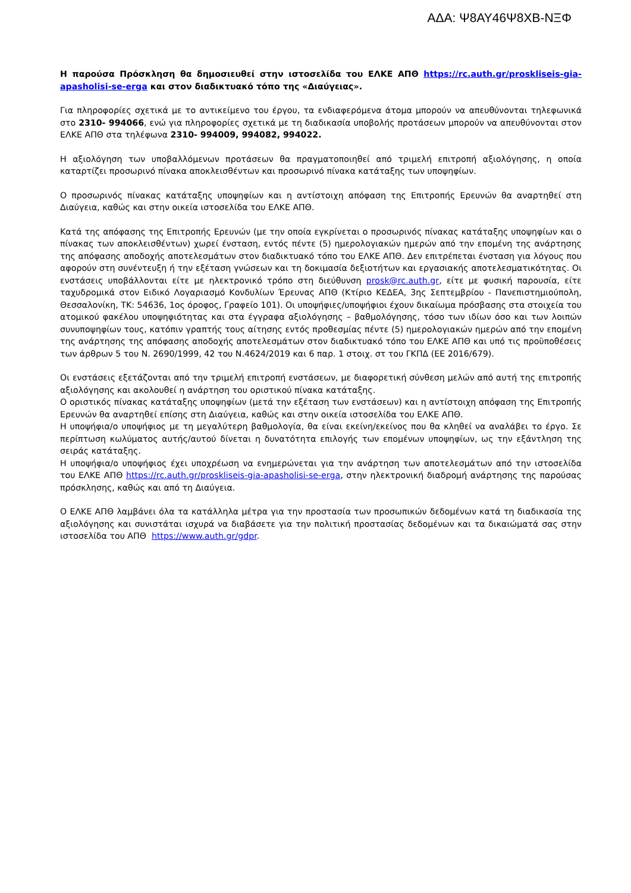ΑΔΑ: Ψ8ΑΥ46Ψ8ΧΒ-ΝΞΦ
Η παρούσα Πρόσκληση θα δημοσιευθεί στην ιστοσελίδα του ΕΛΚΕ ΑΠΘ https://rc.auth.gr/proskliseis-gia-apasholisi-se-erga και στον διαδικτυακό τόπο της «Διαύγειας».
Για πληροφορίες σχετικά με το αντικείμενο του έργου, τα ενδιαφερόμενα άτομα μπορούν να απευθύνονται τηλεφωνικά στο 2310- 994066, ενώ για πληροφορίες σχετικά με τη διαδικασία υποβολής προτάσεων μπορούν να απευθύνονται στον ΕΛΚΕ ΑΠΘ στα τηλέφωνα 2310- 994009, 994082, 994022.
Η αξιολόγηση των υποβαλλόμενων προτάσεων θα πραγματοποιηθεί από τριμελή επιτροπή αξιολόγησης, η οποία καταρτίζει προσωρινό πίνακα αποκλεισθέντων και προσωρινό πίνακα κατάταξης των υποψηφίων.
Ο προσωρινός πίνακας κατάταξης υποψηφίων και η αντίστοιχη απόφαση της Επιτροπής Ερευνών θα αναρτηθεί στη Διαύγεια, καθώς και στην οικεία ιστοσελίδα του ΕΛΚΕ ΑΠΘ.
Κατά της απόφασης της Επιτροπής Ερευνών (με την οποία εγκρίνεται ο προσωρινός πίνακας κατάταξης υποψηφίων και ο πίνακας των αποκλεισθέντων) χωρεί ένσταση, εντός πέντε (5) ημερολογιακών ημερών από την επομένη της ανάρτησης της απόφασης αποδοχής αποτελεσμάτων στον διαδικτυακό τόπο του ΕΛΚΕ ΑΠΘ. Δεν επιτρέπεται ένσταση για λόγους που αφορούν στη συνέντευξη ή την εξέταση γνώσεων και τη δοκιμασία δεξιοτήτων και εργασιακής αποτελεσματικότητας. Οι ενστάσεις υποβάλλονται είτε με ηλεκτρονικό τρόπο στη διεύθυνση prosk@rc.auth.gr, είτε με φυσική παρουσία, είτε ταχυδρομικά στον Ειδικό Λογαριασμό Κονδυλίων Έρευνας ΑΠΘ (Κτίριο ΚΕΔΕΑ, 3ης Σεπτεμβρίου - Πανεπιστημιούπολη, Θεσσαλονίκη, ΤΚ: 54636, 1ος όροφος, Γραφείο 101). Οι υποψήφιες/υποψήφιοι έχουν δικαίωμα πρόσβασης στα στοιχεία του ατομικού φακέλου υποψηφιότητας και στα έγγραφα αξιολόγησης – βαθμολόγησης, τόσο των ιδίων όσο και των λοιπών συνυποψηφίων τους, κατόπιν γραπτής τους αίτησης εντός προθεσμίας πέντε (5) ημερολογιακών ημερών από την επομένη της ανάρτησης της απόφασης αποδοχής αποτελεσμάτων στον διαδικτυακό τόπο του ΕΛΚΕ ΑΠΘ και υπό τις προϋποθέσεις των άρθρων 5 του Ν. 2690/1999, 42 του Ν.4624/2019 και 6 παρ. 1 στοιχ. στ του ΓΚΠΔ (ΕΕ 2016/679).
Οι ενστάσεις εξετάζονται από την τριμελή επιτροπή ενστάσεων, με διαφορετική σύνθεση μελών από αυτή της επιτροπής αξιολόγησης και ακολουθεί η ανάρτηση του οριστικού πίνακα κατάταξης.
Ο οριστικός πίνακας κατάταξης υποψηφίων (μετά την εξέταση των ενστάσεων) και η αντίστοιχη απόφαση της Επιτροπής Ερευνών θα αναρτηθεί επίσης στη Διαύγεια, καθώς και στην οικεία ιστοσελίδα του ΕΛΚΕ ΑΠΘ.
Η υποψήφια/ο υποψήφιος με τη μεγαλύτερη βαθμολογία, θα είναι εκείνη/εκείνος που θα κληθεί να αναλάβει το έργο. Σε περίπτωση κωλύματος αυτής/αυτού δίνεται η δυνατότητα επιλογής των επομένων υποψηφίων, ως την εξάντληση της σειράς κατάταξης.
Η υποψήφια/ο υποψήφιος έχει υποχρέωση να ενημερώνεται για την ανάρτηση των αποτελεσμάτων από την ιστοσελίδα του ΕΛΚΕ ΑΠΘ https://rc.auth.gr/proskliseis-gia-apasholisi-se-erga, στην ηλεκτρονική διαδρομή ανάρτησης της παρούσας πρόσκλησης, καθώς και από τη Διαύγεια.
Ο ΕΛΚΕ ΑΠΘ λαμβάνει όλα τα κατάλληλα μέτρα για την προστασία των προσωπικών δεδομένων κατά τη διαδικασία της αξιολόγησης και συνιστάται ισχυρά να διαβάσετε για την πολιτική προστασίας δεδομένων και τα δικαιώματά σας στην ιστοσελίδα του ΑΠΘ https://www.auth.gr/gdpr.